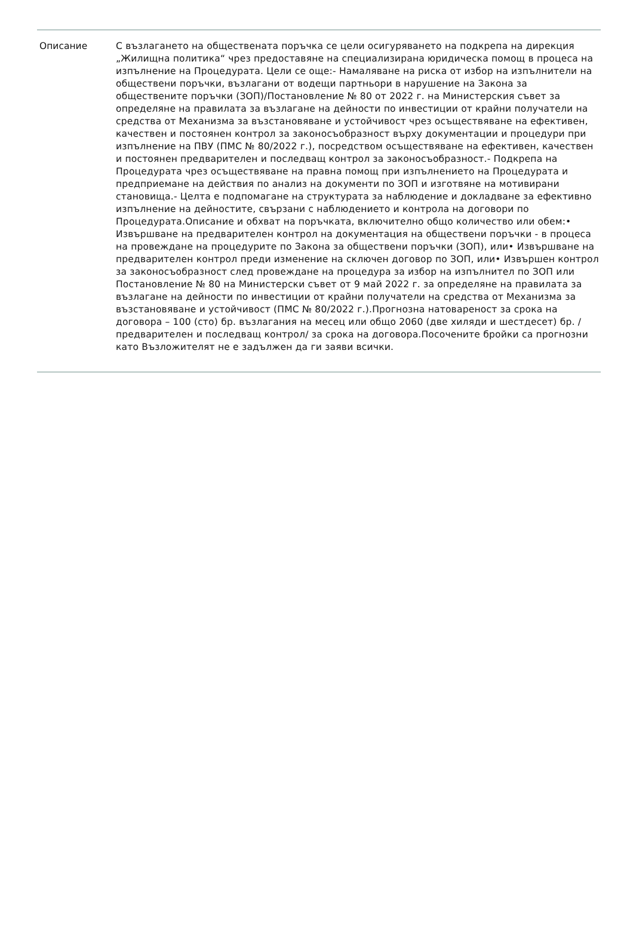Описание С възлагането на обществената поръчка се цели осигуряването на подкрепа на дирекция „Жилищна политика“ чрез предоставяне на специализирана юридическа помощ в процеса на изпълнение на Процедурата. Цели се още:- Намаляване на риска от избор на изпълнители на обществени поръчки, възлагани от водещи партньори в нарушение на Закона за обществените поръчки (ЗОП)/Постановление № 80 от 2022 г. на Министерския съвет за определяне на правилата за възлагане на дейности по инвестиции от крайни получатели на средства от Механизма за възстановяване и устойчивост чрез осъществяване на ефективен, качествен и постоянен контрол за законосъобразност върху документации и процедури при изпълнение на ПВУ (ПМС № 80/2022 г.), посредством осъществяване на ефективен, качествен и постоянен предварителен и последващ контрол за законосъобразност.- Подкрепа на Процедурата чрез осъществяване на правна помощ при изпълнението на Процедурата и предприемане на действия по анализ на документи по ЗОП и изготвяне на мотивирани становища.- Целта е подпомагане на структурата за наблюдение и докладване за ефективно изпълнение на дейностите, свързани с наблюдението и контрола на договори по Процедурата.Описание и обхват на поръчката, включително общо количество или обем:• Извършване на предварителен контрол на документация на обществени поръчки - в процеса на провеждане на процедурите по Закона за обществени поръчки (ЗОП), или• Извършване на предварителен контрол преди изменение на сключен договор по ЗОП, или• Извършен контрол за законосъобразност след провеждане на процедура за избор на изпълнител по ЗОП или Постановление № 80 на Министерски съвет от 9 май 2022 г. за определяне на правилата за възлагане на дейности по инвестиции от крайни получатели на средства от Механизма за възстановяване и устойчивост (ПМС № 80/2022 г.).Прогнозна натовареност за срока на договора – 100 (сто) бр. възлагания на месец или общо 2060 (две хиляди и шестдесет) бр. /предварителен и последващ контрол/ за срока на договора.Посочените бройки са прогнозни като Възложителят не е задължен да ги заяви всички.